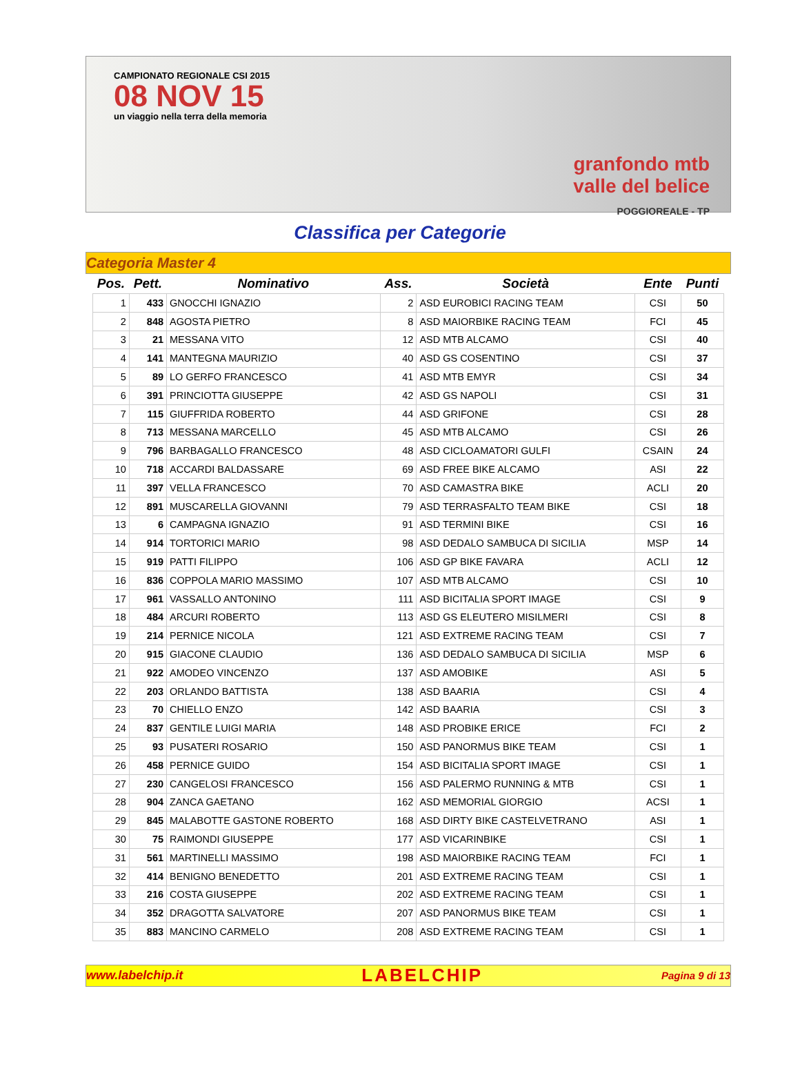CAMPIONATO REGIONALE CSI 2015
08 NOV 15
un viaggio nella terra della memoria
granfondo mtb
valle del belice
POGGIOREALE - TP
Classifica per Categorie
Categoria Master 4
| Pos. | Pett. | Nominativo | Ass. | Società | Ente | Punti |
| --- | --- | --- | --- | --- | --- | --- |
| 1 | 433 | GNOCCHI IGNAZIO | 2 | ASD EUROBICI RACING TEAM | CSI | 50 |
| 2 | 848 | AGOSTA PIETRO | 8 | ASD MAIORBIKE RACING TEAM | FCI | 45 |
| 3 | 21 | MESSANA VITO | 12 | ASD MTB ALCAMO | CSI | 40 |
| 4 | 141 | MANTEGNA MAURIZIO | 40 | ASD GS COSENTINO | CSI | 37 |
| 5 | 89 | LO GERFO FRANCESCO | 41 | ASD MTB EMYR | CSI | 34 |
| 6 | 391 | PRINCIOTTA GIUSEPPE | 42 | ASD GS NAPOLI | CSI | 31 |
| 7 | 115 | GIUFFRIDA ROBERTO | 44 | ASD GRIFONE | CSI | 28 |
| 8 | 713 | MESSANA MARCELLO | 45 | ASD MTB ALCAMO | CSI | 26 |
| 9 | 796 | BARBAGALLO FRANCESCO | 48 | ASD CICLOAMATORI GULFI | CSAIN | 24 |
| 10 | 718 | ACCARDI BALDASSARE | 69 | ASD FREE BIKE ALCAMO | ASI | 22 |
| 11 | 397 | VELLA FRANCESCO | 70 | ASD CAMASTRA BIKE | ACLI | 20 |
| 12 | 891 | MUSCARELLA GIOVANNI | 79 | ASD TERRASFALTO TEAM BIKE | CSI | 18 |
| 13 | 6 | CAMPAGNA IGNAZIO | 91 | ASD TERMINI BIKE | CSI | 16 |
| 14 | 914 | TORTORICI MARIO | 98 | ASD DEDALO SAMBUCA DI SICILIA | MSP | 14 |
| 15 | 919 | PATTI FILIPPO | 106 | ASD GP BIKE FAVARA | ACLI | 12 |
| 16 | 836 | COPPOLA MARIO MASSIMO | 107 | ASD MTB ALCAMO | CSI | 10 |
| 17 | 961 | VASSALLO ANTONINO | 111 | ASD BICITALIA SPORT IMAGE | CSI | 9 |
| 18 | 484 | ARCURI ROBERTO | 113 | ASD GS ELEUTERO MISILMERI | CSI | 8 |
| 19 | 214 | PERNICE NICOLA | 121 | ASD EXTREME RACING TEAM | CSI | 7 |
| 20 | 915 | GIACONE CLAUDIO | 136 | ASD DEDALO SAMBUCA DI SICILIA | MSP | 6 |
| 21 | 922 | AMODEO VINCENZO | 137 | ASD AMOBIKE | ASI | 5 |
| 22 | 203 | ORLANDO BATTISTA | 138 | ASD BAARIA | CSI | 4 |
| 23 | 70 | CHIELLO ENZO | 142 | ASD BAARIA | CSI | 3 |
| 24 | 837 | GENTILE LUIGI MARIA | 148 | ASD PROBIKE ERICE | FCI | 2 |
| 25 | 93 | PUSATERI ROSARIO | 150 | ASD PANORMUS BIKE TEAM | CSI | 1 |
| 26 | 458 | PERNICE GUIDO | 154 | ASD BICITALIA SPORT IMAGE | CSI | 1 |
| 27 | 230 | CANGELOSI FRANCESCO | 156 | ASD PALERMO RUNNING & MTB | CSI | 1 |
| 28 | 904 | ZANCA GAETANO | 162 | ASD MEMORIAL GIORGIO | ACSI | 1 |
| 29 | 845 | MALABOTTE GASTONE ROBERTO | 168 | ASD DIRTY BIKE CASTELVETRANO | ASI | 1 |
| 30 | 75 | RAIMONDI GIUSEPPE | 177 | ASD VICARINBIKE | CSI | 1 |
| 31 | 561 | MARTINELLI MASSIMO | 198 | ASD MAIORBIKE RACING TEAM | FCI | 1 |
| 32 | 414 | BENIGNO BENEDETTO | 201 | ASD EXTREME RACING TEAM | CSI | 1 |
| 33 | 216 | COSTA GIUSEPPE | 202 | ASD EXTREME RACING TEAM | CSI | 1 |
| 34 | 352 | DRAGOTTA SALVATORE | 207 | ASD PANORMUS BIKE TEAM | CSI | 1 |
| 35 | 883 | MANCINO CARMELO | 208 | ASD EXTREME RACING TEAM | CSI | 1 |
www.labelchip.it LABELCHIP Pagina 9 di 13